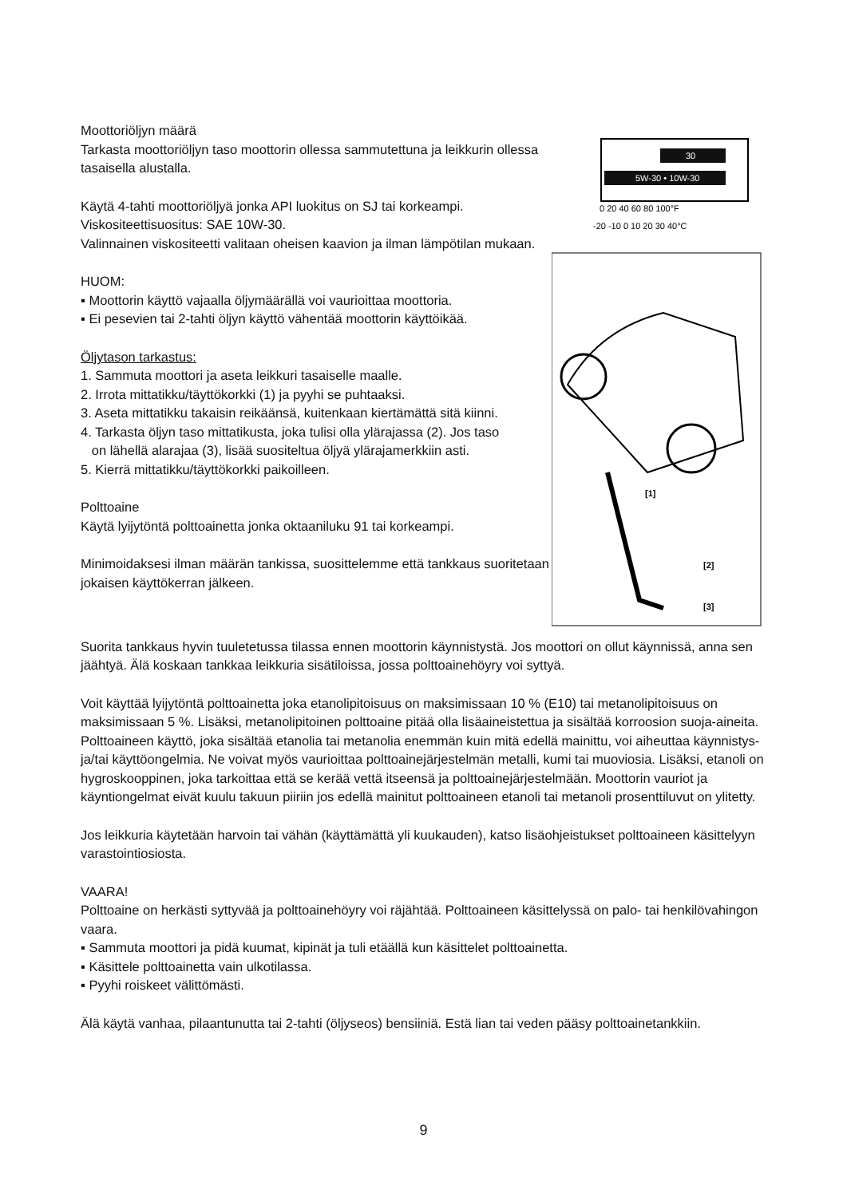Moottoriöljyn määrä
Tarkasta moottoriöljyn taso moottorin ollessa sammutettuna ja leikkurin ollessa tasaisella alustalla.
Käytä 4-tahti moottoriöljyä jonka API luokitus on SJ tai korkeampi.
Viskositeettisuositus: SAE 10W-30.
Valinnainen viskositeetti valitaan oheisen kaavion ja ilman lämpötilan mukaan.
HUOM:
▪ Moottorin käyttö vajaalla öljymäärällä voi vaurioittaa moottoria.
▪ Ei pesevien tai 2-tahti öljyn käyttö vähentää moottorin käyttöikää.
Öljytason tarkastus:
1. Sammuta moottori ja aseta leikkuri tasaiselle maalle.
2. Irrota mittatikku/täyttökorkki (1) ja pyyhi se puhtaaksi.
3. Aseta mittatikku takaisin reikäänsä, kuitenkaan kiertämättä sitä kiinni.
4. Tarkasta öljyn taso mittatikusta, joka tulisi olla ylärajassa (2). Jos taso
on lähellä alarajaa (3), lisää suositeltua öljyä ylärajamerkkiin asti.
5. Kierrä mittatikku/täyttökorkki paikoilleen.
Polttoaine
Käytä lyijytöntä polttoainetta jonka oktaaniluku 91 tai korkeampi.
Minimoidaksesi ilman määrän tankissa, suosittelemme että tankkaus suoritetaan jokaisen käyttökerran jälkeen.
30
5W-30 • 10W-30
0 20 40 60 80 100°F
-20 -10 0 10 20 30 40°C
[1]
[2]
[3]
Suorita tankkaus hyvin tuuletetussa tilassa ennen moottorin käynnistystä. Jos moottori on ollut käynnissä, anna sen jäähtyä. Älä koskaan tankkaa leikkuria sisätiloissa, jossa polttoainehöyry voi syttyä.
Voit käyttää lyijytöntä polttoainetta joka etanolipitoisuus on maksimissaan 10 % (E10) tai metanolipitoisuus on maksimissaan 5 %. Lisäksi, metanolipitoinen polttoaine pitää olla lisäaineistettua ja sisältää korroosion suoja-aineita. Polttoaineen käyttö, joka sisältää etanolia tai metanolia enemmän kuin mitä edellä mainittu, voi aiheuttaa käynnistys- ja/tai käyttöongelmia. Ne voivat myös vaurioittaa polttoainejärjestelmän metalli, kumi tai muoviosia. Lisäksi, etanoli on hygroskooppinen, joka tarkoittaa että se kerää vettä itseensä ja polttoainejärjestelmään. Moottorin vauriot ja käyntiongelmat eivät kuulu takuun piiriin jos edellä mainitut polttoaineen etanoli tai metanoli prosenttiluvut on ylitetty.
Jos leikkuria käytetään harvoin tai vähän (käyttämättä yli kuukauden), katso lisäohjeistukset polttoaineen käsittelyyn varastointiosiosta.
VAARA!
Polttoaine on herkästi syttyvää ja polttoainehöyry voi räjähtää. Polttoaineen käsittelyssä on palo- tai henkilövahingon vaara.
▪ Sammuta moottori ja pidä kuumat, kipinät ja tuli etäällä kun käsittelet polttoainetta.
▪ Käsittele polttoainetta vain ulkotilassa.
▪ Pyyhi roiskeet välittömästi.
Älä käytä vanhaa, pilaantunutta tai 2-tahti (öljyseos) bensiiniä. Estä lian tai veden pääsy polttoainetankkiin.
9